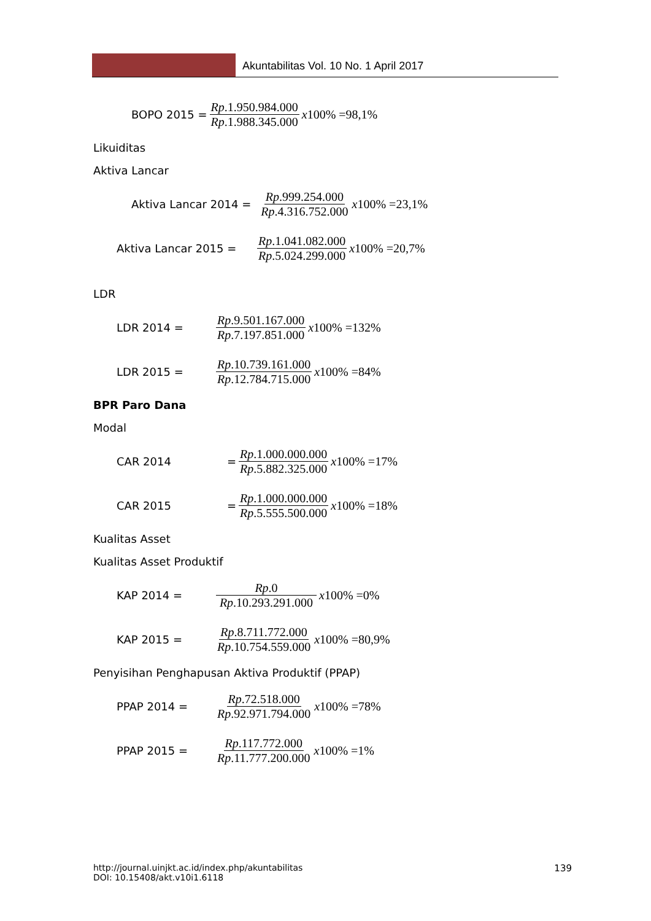Akuntabilitas Vol. 10 No. 1 April 2017
BOPO 2015 = Rp.1.950.984.000 Rp.1.988.345.000 x100% =98,1%
Likuiditas
Aktiva Lancar
Aktiva Lancar 2014 = Rp.999.254.000 Rp.4.316.752.000 x100% =23,1%
Aktiva Lancar 2015 = Rp.1.041.082.000 Rp.5.024.299.000 x100% =20,7%
LDR
LDR 2014 = Rp.9.501.167.000 Rp.7.197.851.000 x100% =132%
LDR 2015 = Rp.10.739.161.000 Rp.12.784.715.000 x100% =84%
BPR Paro Dana
Modal
CAR 2014 = Rp.1.000.000.000 Rp.5.882.325.000 x100% =17%
CAR 2015 = Rp.1.000.000.000 Rp.5.555.500.000 x100% =18%
Kualitas Asset
Kualitas Asset Produktif
KAP 2014 = Rp.0 Rp.10.293.291.000 x100% =0%
KAP 2015 = Rp.8.711.772.000 Rp.10.754.559.000 x100% =80,9%
Penyisihan Penghapusan Aktiva Produktif (PPAP)
PPAP 2014 = Rp.72.518.000 Rp.92.971.794.000 x100% =78%
PPAP 2015 = Rp.117.772.000 Rp.11.777.200.000 x100% =1%
http://journal.uinjkt.ac.id/index.php/akuntabilitas
DOI: 10.15408/akt.v10i1.6118
139